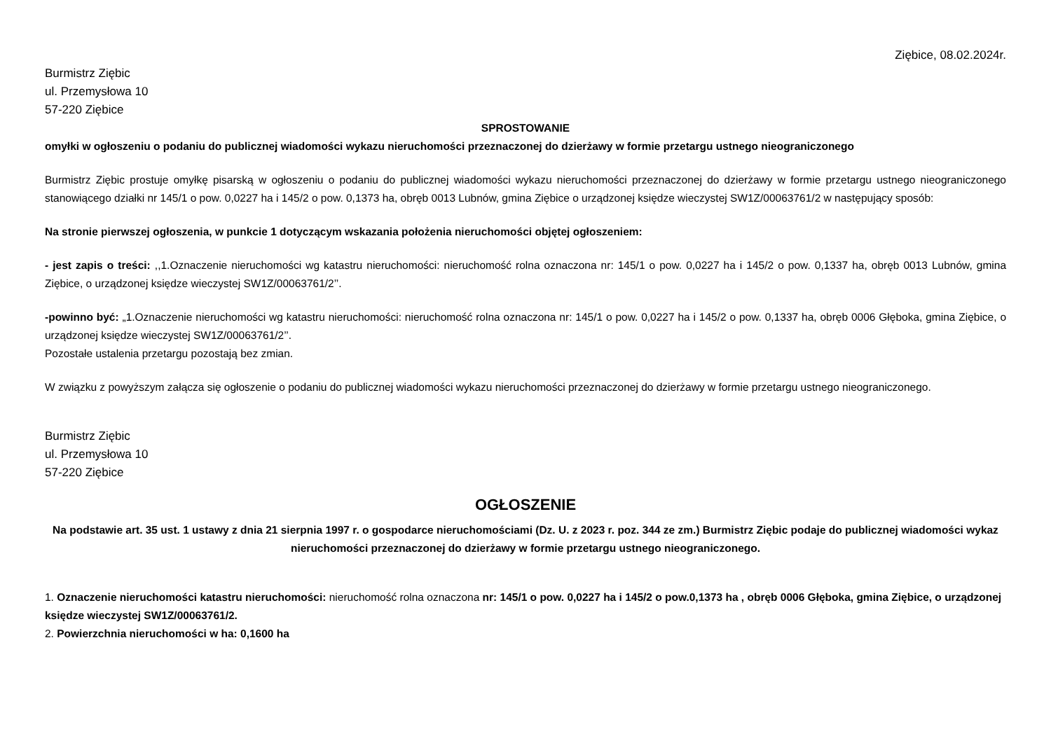Ziębice, 08.02.2024r.
Burmistrz Ziębic
ul. Przemysłowa 10
57-220 Ziębice
SPROSTOWANIE
omyłki w ogłoszeniu o podaniu do publicznej wiadomości wykazu nieruchomości przeznaczonej do dzierżawy w formie przetargu ustnego nieograniczonego
Burmistrz Ziębic prostuje omyłkę pisarską w ogłoszeniu o podaniu do publicznej wiadomości wykazu nieruchomości przeznaczonej do dzierżawy w formie przetargu ustnego nieograniczonego stanowiącego działki nr 145/1 o pow. 0,0227 ha i 145/2 o pow. 0,1373 ha, obręb 0013 Lubnów, gmina Ziębice o urządzonej księdze wieczystej SW1Z/00063761/2 w następujący sposób:
Na stronie pierwszej ogłoszenia, w punkcie 1 dotyczącym wskazania położenia nieruchomości objętej ogłoszeniem:
- jest zapis o treści: ,,1.Oznaczenie nieruchomości wg katastru nieruchomości: nieruchomość rolna oznaczona nr: 145/1 o pow. 0,0227 ha i 145/2 o pow. 0,1337 ha, obręb 0013 Lubnów, gmina Ziębice, o urządzonej księdze wieczystej SW1Z/00063761/2’’.
-powinno być: „1.Oznaczenie nieruchomości wg katastru nieruchomości: nieruchomość rolna oznaczona nr: 145/1 o pow. 0,0227 ha i 145/2 o pow. 0,1337 ha, obręb 0006 Głęboka, gmina Ziębice, o urządzonej księdze wieczystej SW1Z/00063761/2’’.
Pozostałe ustalenia przetargu pozostają bez zmian.
W związku z powyższym załącza się ogłoszenie o podaniu do publicznej wiadomości wykazu nieruchomości przeznaczonej do dzierżawy w formie przetargu ustnego nieograniczonego.
Burmistrz Ziębic
ul. Przemysłowa 10
57-220 Ziębice
OGŁOSZENIE
Na podstawie art. 35 ust. 1 ustawy z dnia 21 sierpnia 1997 r. o gospodarce nieruchomościami (Dz. U. z 2023 r. poz. 344 ze zm.) Burmistrz Ziębic podaje do publicznej wiadomości wykaz nieruchomości przeznaczonej do dzierżawy w formie przetargu ustnego nieograniczonego.
1. Oznaczenie nieruchomości katastru nieruchomości: nieruchomość rolna oznaczona nr: 145/1 o pow. 0,0227 ha i 145/2 o pow.0,1373 ha , obręb 0006 Głęboka, gmina Ziębice, o urządzonej księdze wieczystej SW1Z/00063761/2.
2. Powierzchnia nieruchomości w ha: 0,1600 ha